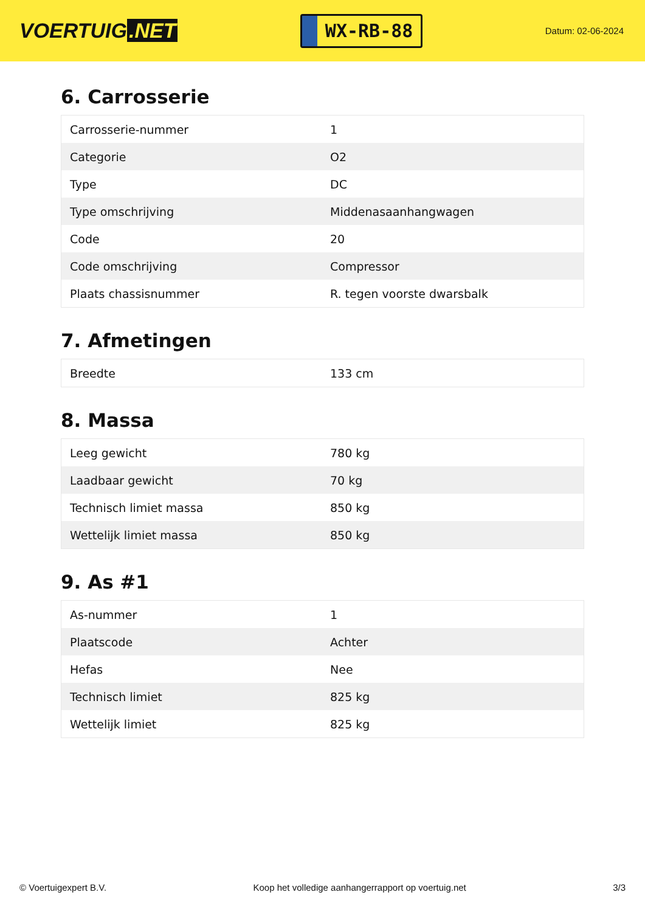VOERTUIG.NET
WX-RB-88
Datum: 02-06-2024
6. Carrosserie
| Carrosserie-nummer | 1 |
| Categorie | O2 |
| Type | DC |
| Type omschrijving | Middenasaanhangwagen |
| Code | 20 |
| Code omschrijving | Compressor |
| Plaats chassisnummer | R. tegen voorste dwarsbalk |
7. Afmetingen
| Breedte | 133 cm |
8. Massa
| Leeg gewicht | 780 kg |
| Laadbaar gewicht | 70 kg |
| Technisch limiet massa | 850 kg |
| Wettelijk limiet massa | 850 kg |
9. As #1
| As-nummer | 1 |
| Plaatscode | Achter |
| Hefas | Nee |
| Technisch limiet | 825 kg |
| Wettelijk limiet | 825 kg |
© Voertuigexpert B.V. Koop het volledige aanhangerrapport op voertuig.net 3/3